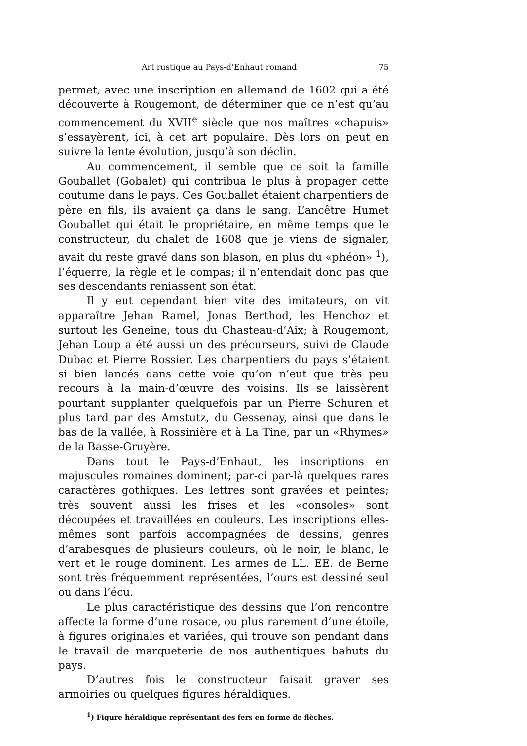Art rustique au Pays-d’Enhaut romand 75
permet, avec une inscription en allemand de 1602 qui a été découverte à Rougemont, de déterminer que ce n’est qu’au commencement du XVII<sup>e</sup> siècle que nos maîtres «chapuis» s’essayèrent, ici, à cet art populaire. Dès lors on peut en suivre la lente évolution, jusqu’à son déclin.
Au commencement, il semble que ce soit la famille Gouballet (Gobalet) qui contribua le plus à propager cette coutume dans le pays. Ces Gouballet étaient charpentiers de père en fils, ils avaient ça dans le sang. L’ancêtre Humet Gouballet qui était le propriétaire, en même temps que le constructeur, du chalet de 1608 que je viens de signaler, avait du reste gravé dans son blason, en plus du «phéon» <sup>1</sup>), l’équerre, la règle et le compas; il n’entendait donc pas que ses descendants reniassent son état.
Il y eut cependant bien vite des imitateurs, on vit apparaître Jehan Ramel, Jonas Berthod, les Henchoz et surtout les Geneine, tous du Chasteau-d’Aix; à Rougemont, Jehan Loup a été aussi un des précurseurs, suivi de Claude Dubac et Pierre Rossier. Les charpentiers du pays s’étaient si bien lancés dans cette voie qu’on n’eut que très peu recours à la main-d’œuvre des voisins. Ils se laissèrent pourtant supplanter quelquefois par un Pierre Schuren et plus tard par des Amstutz, du Gessenay, ainsi que dans le bas de la vallée, à Rossinière et à La Tine, par un «Rhymes» de la Basse-Gruyère.
Dans tout le Pays-d’Enhaut, les inscriptions en majuscules romaines dominent; par-ci par-là quelques rares caractères gothiques. Les lettres sont gravées et peintes; très souvent aussi les frises et les «consoles» sont découpées et travaillées en couleurs. Les inscriptions elles-mêmes sont parfois accompagnées de dessins, genres d’arabesques de plusieurs couleurs, où le noir, le blanc, le vert et le rouge dominent. Les armes de LL. EE. de Berne sont très fréquemment représentées, l’ours est dessiné seul ou dans l’écu.
Le plus caractéristique des dessins que l’on rencontre affecte la forme d’une rosace, ou plus rarement d’une étoile, à figures originales et variées, qui trouve son pendant dans le travail de marqueterie de nos authentiques bahuts du pays.
D’autres fois le constructeur faisait graver ses armoiries ou quelques figures héraldiques.
<sup>1</sup>) Figure héraldique représentant des fers en forme de flèches.